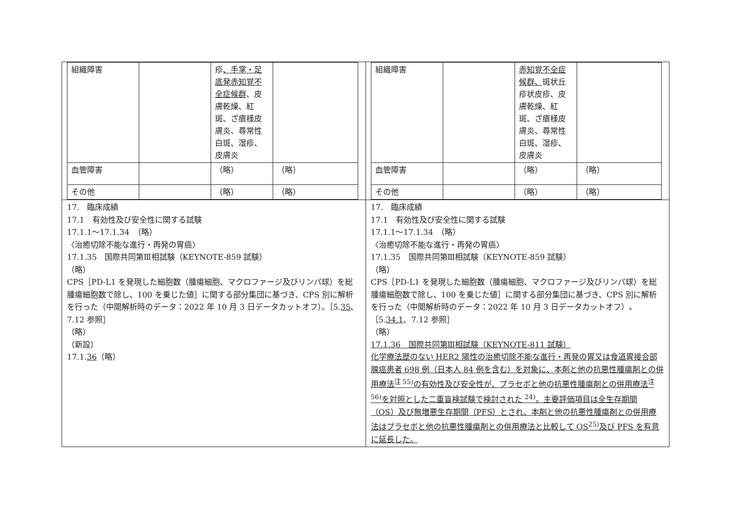| / 組織障害 / / 疹 、手掌・足底発赤知覚不全症候群 、皮膚乾燥、紅斑、ざ瘡様皮膚炎、尋常性白斑、湿疹、皮膚炎 / / / 血管障害 / / （略） / （略） / / その他 / / （略） / （略） / | / 組織障害 / / 赤知覚不全症候群、 斑状丘疹状皮疹、皮膚乾燥、紅斑、ざ瘡様皮膚炎、尋常性白斑、湿疹、皮膚炎 / / / 血管障害 / / （略） / （略） / / その他 / / （略） / （略） / |
| 17. 臨床成績 17.1 有効性及び安全性に関する試験 17.1.1～17.1.34 （略） 〈治癒切除不能な進行・再発の胃癌〉 17.1.35 国際共同第Ⅲ相試験（KEYNOTE-859 試験） （略） CPS［PD-L1 を発現した細胞数（腫瘍細胞、マクロファージ及びリンパ球）を総腫瘍細胞数で除し、100 を乗じた値］に関する部分集団に基づき、CPS 別に解析を行った（中間解析時のデータ：2022 年 10 月 3 日データカットオフ）。［5. 35 、7.12 参照］ （略） （新設） 17.1. 36 （略） | 17. 臨床成績 17.1 有効性及び安全性に関する試験 17.1.1～17.1.34 （略） 〈治癒切除不能な進行・再発の胃癌〉 17.1.35 国際共同第Ⅲ相試験（KEYNOTE-859 試験） （略） CPS［PD-L1 を発現した細胞数（腫瘍細胞、マクロファージ及びリンパ球）を総腫瘍細胞数で除し、100 を乗じた値］に関する部分集団に基づき、CPS 別に解析を行った（中間解析時のデータ：2022 年 10 月 3 日データカットオフ）。［5. 34.1 、7.12 参照］ （略） 17.1.36 国際共同第Ⅲ相試験（KEYNOTE-811 試験） 化学療法歴のない HER2 陽性の治癒切除不能な進行・再発の胃又は食道胃接合部腺癌患者 698 例（日本人 84 例を含む）を対象に、本剤と他の抗悪性腫瘍剤との併用療法<sup>注 55)</sup>の有効性及び安全性が、プラセボと他の抗悪性腫瘍剤との併用療法<sup>注 56)</sup>を対照とした二重盲検試験で検討された <sup>24)</sup>。主要評価項目は全生存期間（OS）及び無増悪生存期間（PFS）とされ、本剤と他の抗悪性腫瘍剤との併用療法はプラセボと他の抗悪性腫瘍剤との併用療法と比較して OS<sup>25)</sup>及び PFS を有意に延長した。 |